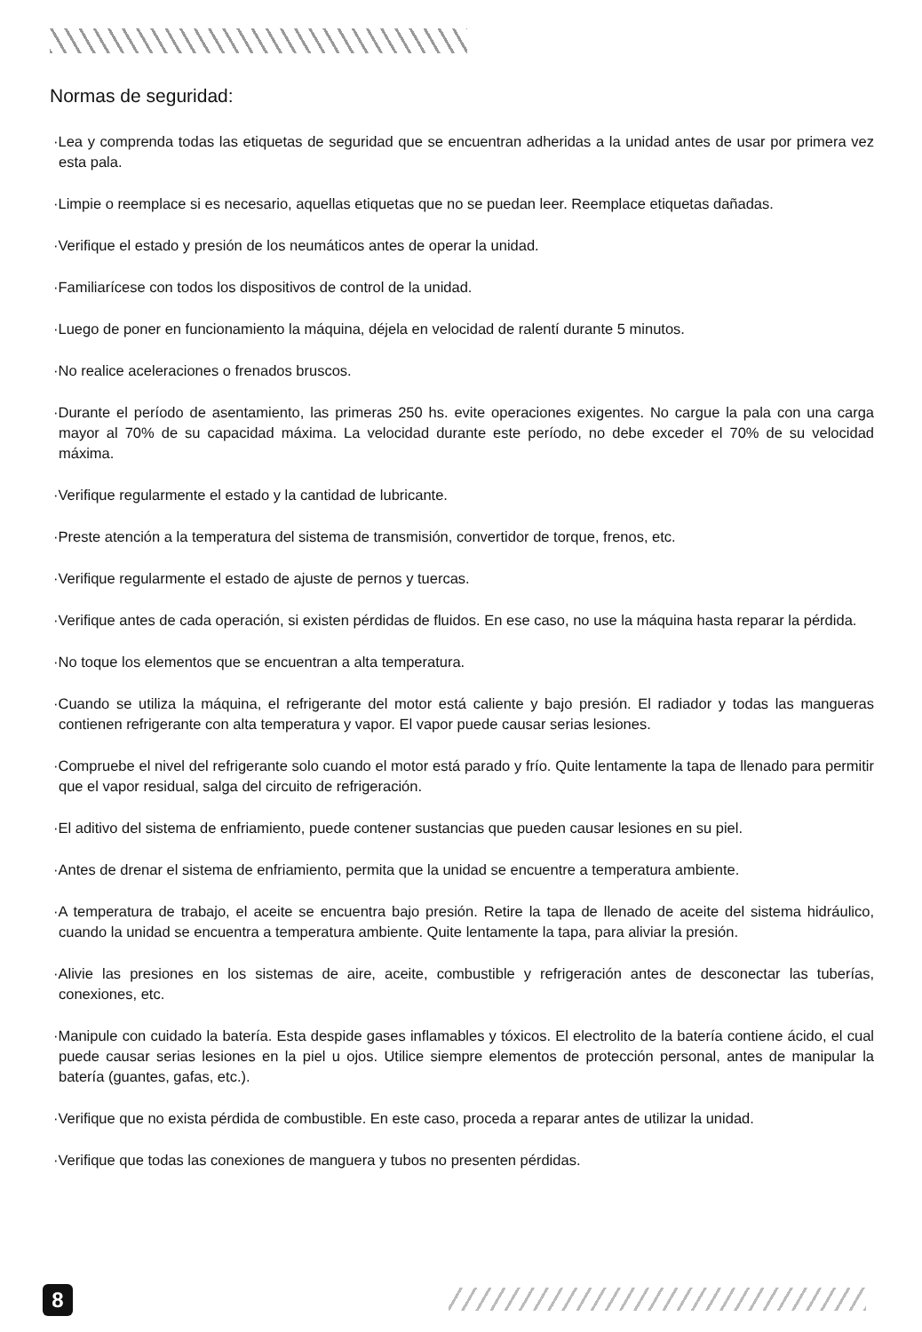Normas de seguridad:
·Lea y comprenda todas las etiquetas de seguridad que se encuentran adheridas a la unidad antes de usar por primera vez esta pala.
·Limpie o reemplace si es necesario, aquellas etiquetas que no se puedan leer. Reemplace etiquetas dañadas.
·Verifique el estado y presión de los neumáticos antes de operar la unidad.
·Familiarícese con todos los dispositivos de control de la unidad.
·Luego de poner en funcionamiento la máquina, déjela en velocidad de ralentí durante 5 minutos.
·No realice aceleraciones o frenados bruscos.
·Durante el período de asentamiento, las primeras 250 hs. evite operaciones exigentes. No cargue la pala con una carga mayor al 70% de su capacidad máxima. La velocidad durante este período, no debe exceder el 70% de su velocidad máxima.
·Verifique regularmente el estado y la cantidad de lubricante.
·Preste atención a la temperatura del sistema de transmisión, convertidor de torque, frenos, etc.
·Verifique regularmente el estado de ajuste de pernos y tuercas.
·Verifique antes de cada operación, si existen pérdidas de fluidos. En ese caso, no use la máquina hasta reparar la pérdida.
·No toque los elementos que se encuentran a alta temperatura.
·Cuando se utiliza la máquina, el refrigerante del motor está caliente y bajo presión. El radiador y todas las mangueras contienen refrigerante con alta temperatura y vapor. El vapor puede causar serias lesiones.
·Compruebe el nivel del refrigerante solo cuando el motor está parado y frío. Quite lentamente la tapa de llenado para permitir que el vapor residual, salga del circuito de refrigeración.
·El aditivo del sistema de enfriamiento, puede contener sustancias que pueden causar lesiones en su piel.
·Antes de drenar el sistema de enfriamiento, permita que la unidad se encuentre a temperatura ambiente.
·A temperatura de trabajo, el aceite se encuentra bajo presión. Retire la tapa de llenado de aceite del sistema hidráulico, cuando la unidad se encuentra a temperatura ambiente. Quite lentamente la tapa, para aliviar la presión.
·Alivie las presiones en los sistemas de aire, aceite, combustible y refrigeración antes de desconectar las tuberías, conexiones, etc.
·Manipule con cuidado la batería. Esta despide gases inflamables y tóxicos. El electrolito de la batería contiene ácido, el cual puede causar serias lesiones en la piel u ojos. Utilice siempre elementos de protección personal, antes de manipular la batería (guantes, gafas, etc.).
·Verifique que no exista pérdida de combustible. En este caso, proceda a reparar antes de utilizar la unidad.
·Verifique que todas las conexiones de manguera y tubos no presenten pérdidas.
8